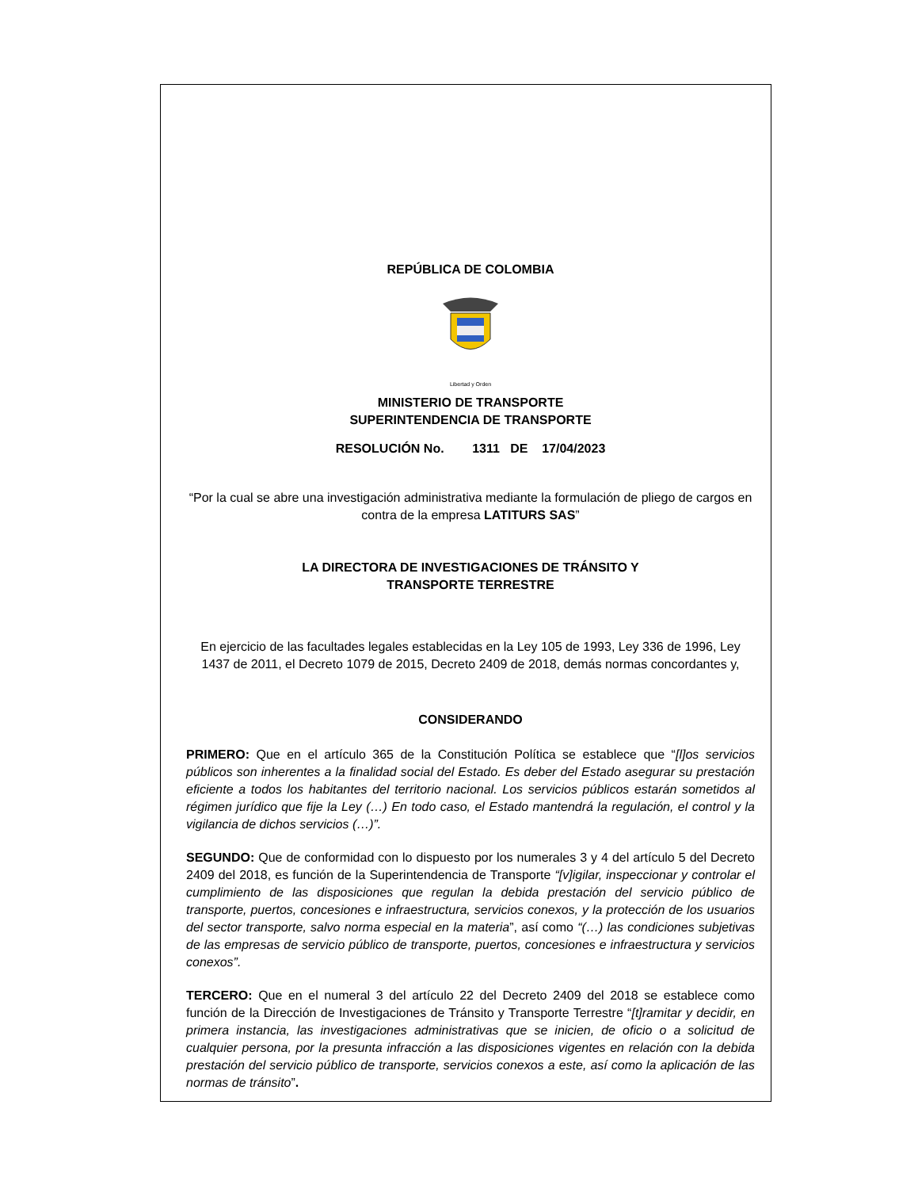REPÚBLICA DE COLOMBIA
Libertad y Orden
MINISTERIO DE TRANSPORTE
SUPERINTENDENCIA DE TRANSPORTE
RESOLUCIÓN No. 1311 DE 17/04/2023
“Por la cual se abre una investigación administrativa mediante la formulación de pliego de cargos en contra de la empresa LATITURS SAS”
LA DIRECTORA DE INVESTIGACIONES DE TRÁNSITO Y
TRANSPORTE TERRESTRE
En ejercicio de las facultades legales establecidas en la Ley 105 de 1993, Ley 336 de 1996, Ley 1437 de 2011, el Decreto 1079 de 2015, Decreto 2409 de 2018, demás normas concordantes y,
CONSIDERANDO
PRIMERO: Que en el artículo 365 de la Constitución Política se establece que “[l]os servicios públicos son inherentes a la finalidad social del Estado. Es deber del Estado asegurar su prestación eficiente a todos los habitantes del territorio nacional. Los servicios públicos estarán sometidos al régimen jurídico que fije la Ley (…) En todo caso, el Estado mantendrá la regulación, el control y la vigilancia de dichos servicios (…)”.
SEGUNDO: Que de conformidad con lo dispuesto por los numerales 3 y 4 del artículo 5 del Decreto 2409 del 2018, es función de la Superintendencia de Transporte “[v]igilar, inspeccionar y controlar el cumplimiento de las disposiciones que regulan la debida prestación del servicio público de transporte, puertos, concesiones e infraestructura, servicios conexos, y la protección de los usuarios del sector transporte, salvo norma especial en la materia”, así como “(…) las condiciones subjetivas de las empresas de servicio público de transporte, puertos, concesiones e infraestructura y servicios conexos”.
TERCERO: Que en el numeral 3 del artículo 22 del Decreto 2409 del 2018 se establece como función de la Dirección de Investigaciones de Tránsito y Transporte Terrestre “[t]ramitar y decidir, en primera instancia, las investigaciones administrativas que se inicien, de oficio o a solicitud de cualquier persona, por la presunta infracción a las disposiciones vigentes en relación con la debida prestación del servicio público de transporte, servicios conexos a este, así como la aplicación de las normas de tránsito”.